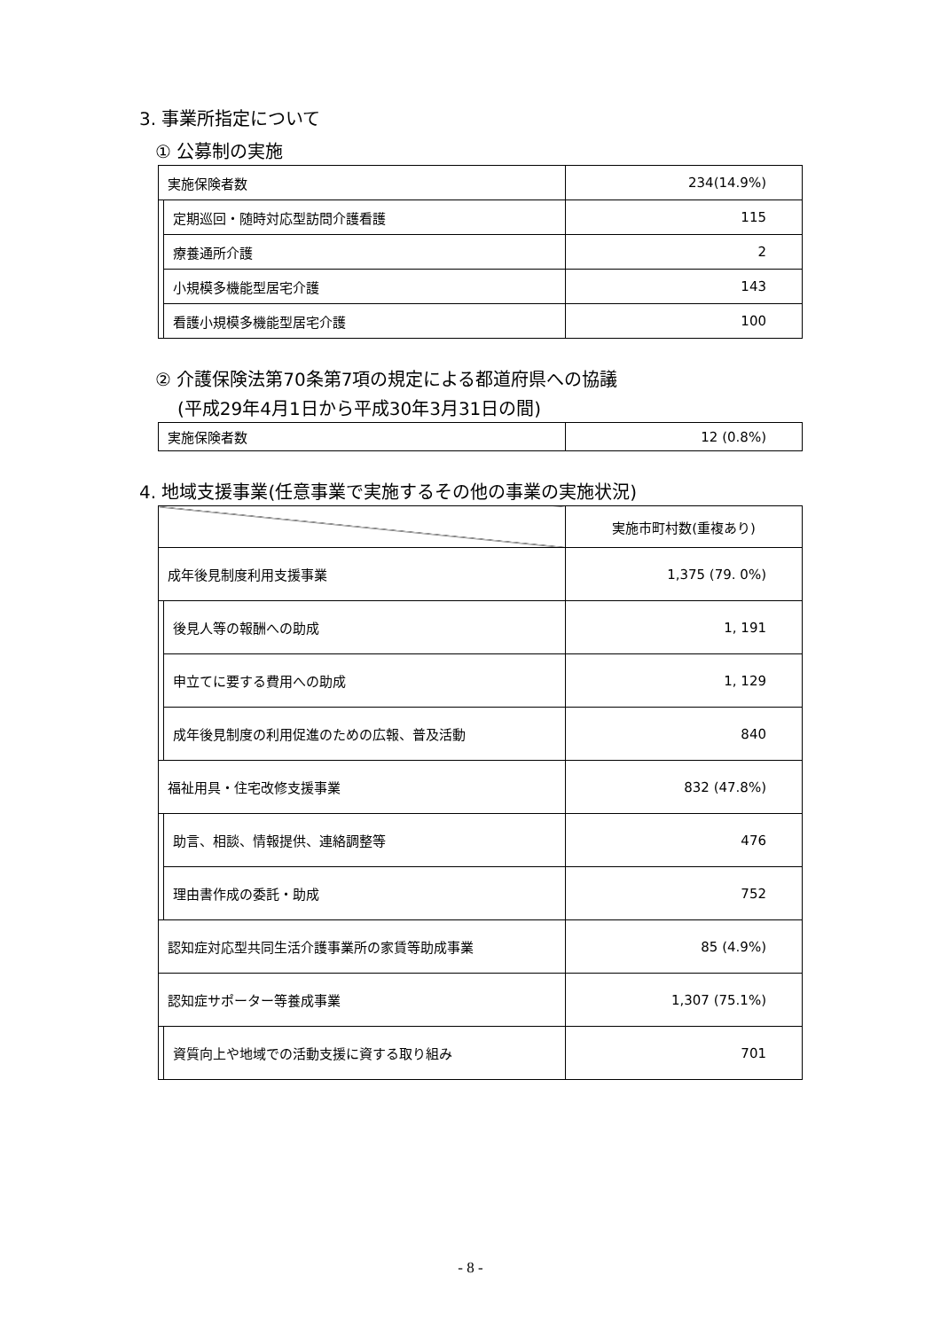3. 事業所指定について
① 公募制の実施
| 実施保険者数 | | 234(14.9%) |
| | 定期巡回・随時対応型訪問介護看護 | 115 |
| | 療養通所介護 | 2 |
| | 小規模多機能型居宅介護 | 143 |
| | 看護小規模多機能型居宅介護 | 100 |
② 介護保険法第70条第7項の規定による都道府県への協議
(平成29年4月1日から平成30年3月31日の間)
| 実施保険者数 | 12 (0.8%) |
4. 地域支援事業(任意事業で実施するその他の事業の実施状況)
| | | 実施市町村数(重複あり) |
| 成年後見制度利用支援事業 | | 1,375 (79. 0%) |
| | 後見人等の報酬への助成 | 1, 191 |
| | 申立てに要する費用への助成 | 1, 129 |
| | 成年後見制度の利用促進のための広報、普及活動 | 840 |
| 福祉用具・住宅改修支援事業 | | 832 (47.8%) |
| | 助言、相談、情報提供、連絡調整等 | 476 |
| | 理由書作成の委託・助成 | 752 |
| 認知症対応型共同生活介護事業所の家賃等助成事業 | | 85 (4.9%) |
| 認知症サポーター等養成事業 | | 1,307 (75.1%) |
| | 資質向上や地域での活動支援に資する取り組み | 701 |
- 8 -